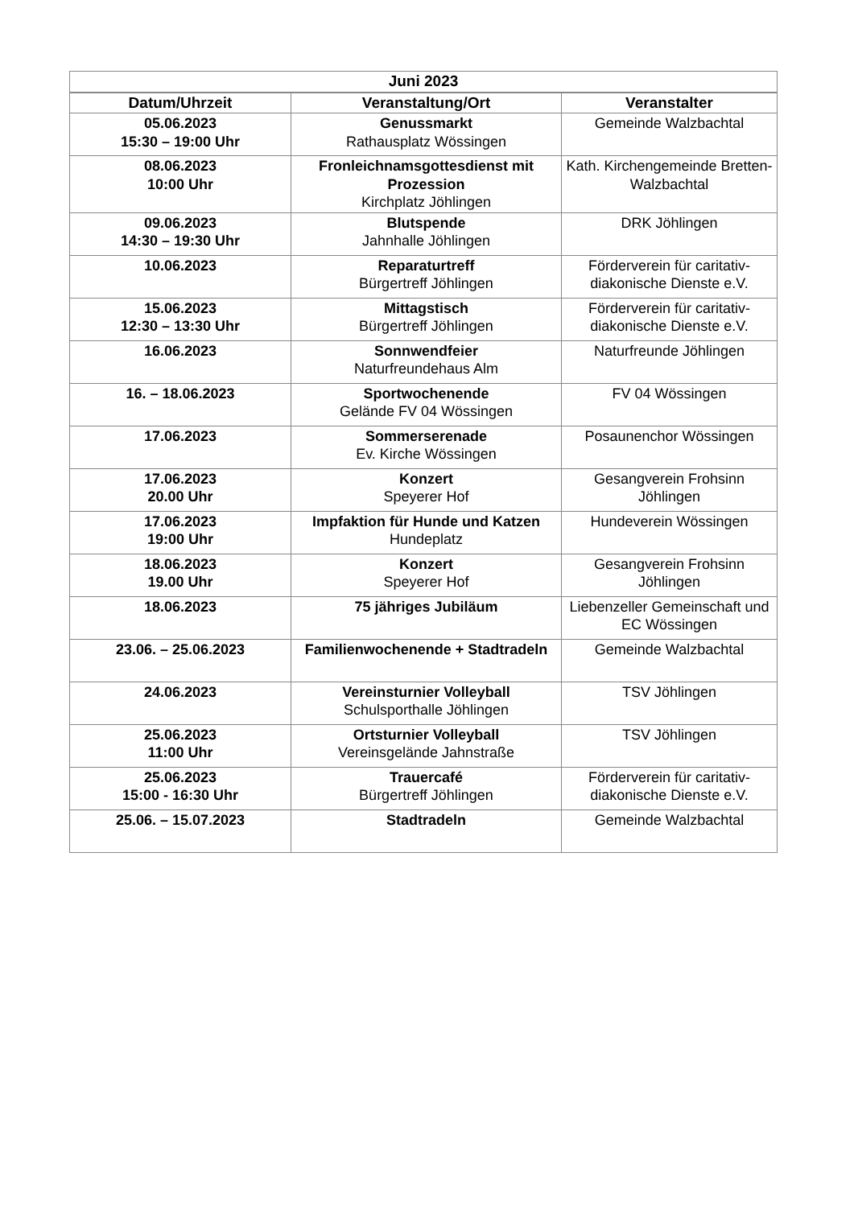| Juni 2023 | | |
| --- | --- | --- |
| Datum/Uhrzeit | Veranstaltung/Ort | Veranstalter |
| 05.06.2023 15:30 – 19:00 Uhr | Genussmarkt Rathausplatz Wössingen | Gemeinde Walzbachtal |
| 08.06.2023 10:00 Uhr | Fronleichnamsgottesdienst mit Prozession Kirchplatz Jöhlingen | Kath. Kirchengemeinde Bretten-Walzbachtal |
| 09.06.2023 14:30 – 19:30 Uhr | Blutspende Jahnhalle Jöhlingen | DRK Jöhlingen |
| 10.06.2023 | Reparaturtreff Bürgertreff Jöhlingen | Förderverein für caritativ-diakonische Dienste e.V. |
| 15.06.2023 12:30 – 13:30 Uhr | Mittagstisch Bürgertreff Jöhlingen | Förderverein für caritativ-diakonische Dienste e.V. |
| 16.06.2023 | Sonnwendfeier Naturfreundehaus Alm | Naturfreunde Jöhlingen |
| 16. – 18.06.2023 | Sportwochenende Gelände FV 04 Wössingen | FV 04 Wössingen |
| 17.06.2023 | Sommerserenade Ev. Kirche Wössingen | Posaunenchor Wössingen |
| 17.06.2023 20.00 Uhr | Konzert Speyerer Hof | Gesangverein Frohsinn Jöhlingen |
| 17.06.2023 19:00 Uhr | Impfaktion für Hunde und Katzen Hundeplatz | Hundeverein Wössingen |
| 18.06.2023 19.00 Uhr | Konzert Speyerer Hof | Gesangverein Frohsinn Jöhlingen |
| 18.06.2023 | 75 jähriges Jubiläum | Liebenzeller Gemeinschaft und EC Wössingen |
| 23.06. – 25.06.2023 | Familienwochenende + Stadtradeln | Gemeinde Walzbachtal |
| 24.06.2023 | Vereinsturnier Volleyball Schulsporthalle Jöhlingen | TSV Jöhlingen |
| 25.06.2023 11:00 Uhr | Ortsturnier Volleyball Vereinsgelände Jahnstraße | TSV Jöhlingen |
| 25.06.2023 15:00 - 16:30 Uhr | Trauercafé Bürgertreff Jöhlingen | Förderverein für caritativ-diakonische Dienste e.V. |
| 25.06. – 15.07.2023 | Stadtradeln | Gemeinde Walzbachtal |